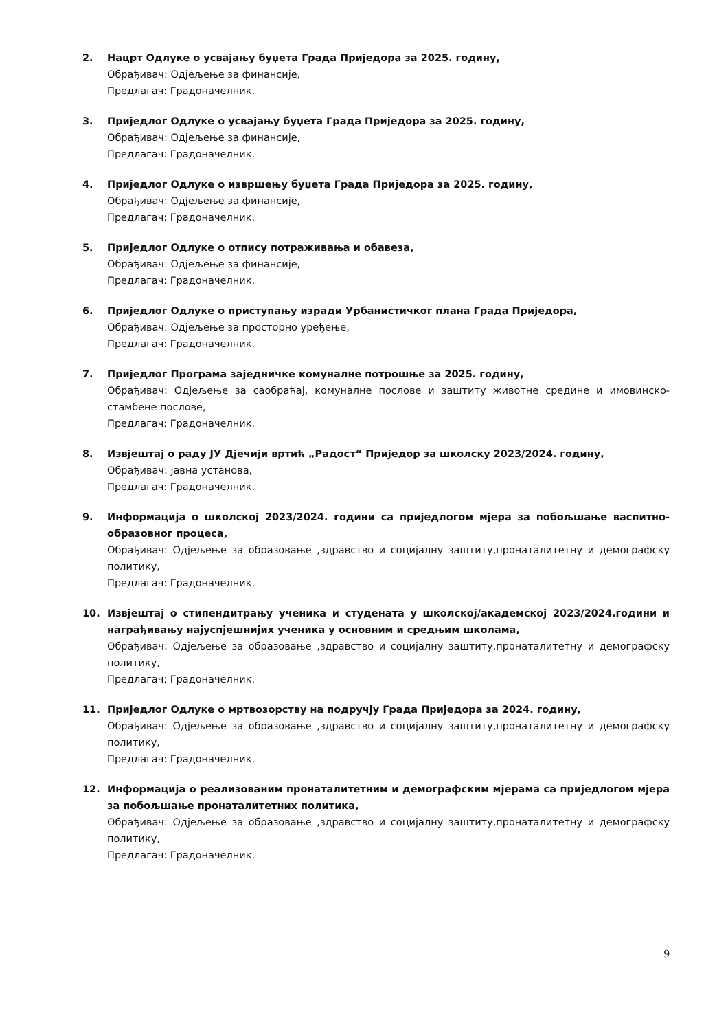2. Нацрт Одлуке о усвајању буџета Града Приједора за 2025. годину,
Обрађивач: Одјељење за финансије,
Предлагач: Градоначелник.
3. Приједлог Одлуке о усвајању буџета Града Приједора за 2025. годину,
Обрађивач: Одјељење за финансије,
Предлагач: Градоначелник.
4. Приједлог Одлуке о извршењу буџета Града Приједора за 2025. годину,
Обрађивач: Одјељење за финансије,
Предлагач: Градоначелник.
5. Приједлог Одлуке о отпису потраживања и обавеза,
Обрађивач: Одјељење за финансије,
Предлагач: Градоначелник.
6. Приједлог Одлуке о приступању изради Урбанистичког плана Града Приједора,
Обрађивач: Одјељење за просторно уређење,
Предлагач: Градоначелник.
7. Приједлог Програма заједничке комуналне потрошње за 2025. годину,
Обрађивач: Одјељење за саобраћај, комуналне послове и заштиту животне средине и имовинско-стамбене послове,
Предлагач: Градоначелник.
8. Извјештај о раду ЈУ Дјечији вртић „Радост“ Приједор за школску 2023/2024. годину,
Обрађивач: јавна установа,
Предлагач: Градоначелник.
9. Информација о школској 2023/2024. години са приједлогом мјера за побољшање васпитно-образовног процеса,
Обрађивач: Одјељење за образовање ,здравство и социјалну заштиту,пронаталитетну и демографску политику,
Предлагач: Градоначелник.
10. Извјештај о стипендитрању ученика и студената у школској/академској 2023/2024.години и награђивању најуспјешнијих ученика у основним и средњим школама,
Обрађивач: Одјељење за образовање ,здравство и социјалну заштиту,пронаталитетну и демографску политику,
Предлагач: Градоначелник.
11. Приједлог Одлуке о мртвозорству на подручју Града Приједора за 2024. годину,
Обрађивач: Одјељење за образовање ,здравство и социјалну заштиту,пронаталитетну и демографску политику,
Предлагач: Градоначелник.
12. Информација о реализованим пронаталитетним и демографским мјерама са приједлогом мјера за побољшање пронаталитетних политика,
Обрађивач: Одјељење за образовање ,здравство и социјалну заштиту,пронаталитетну и демографску политику,
Предлагач: Градоначелник.
9